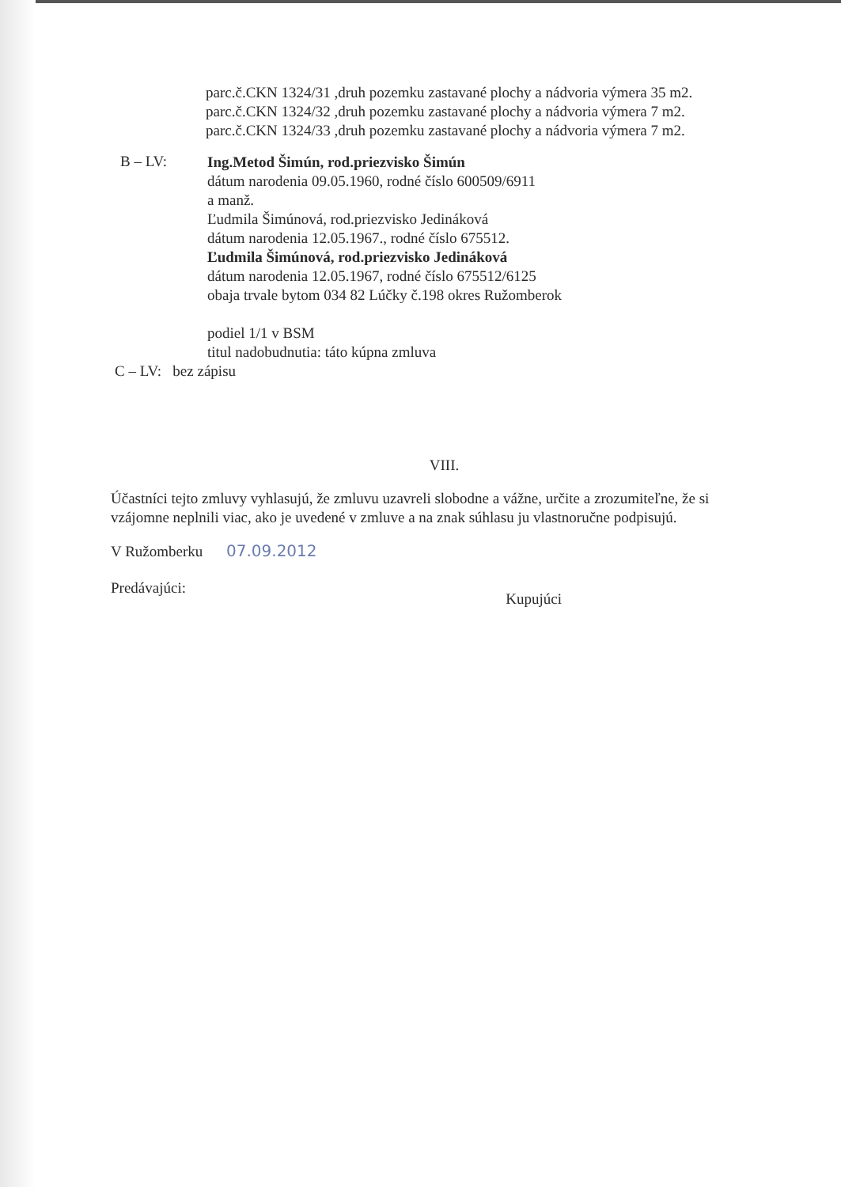parc.č.CKN 1324/31 ,druh pozemku zastavané plochy a nádvoria výmera 35 m2.
parc.č.CKN 1324/32 ,druh pozemku zastavané plochy a nádvoria výmera 7 m2.
parc.č.CKN 1324/33 ,druh pozemku zastavané plochy a nádvoria výmera 7 m2.
B – LV:
Ing.Metod Šimún, rod.priezvisko Šimún
dátum narodenia 09.05.1960, rodné číslo 600509/6911
a manž.
Ľudmila Šimúnová, rod.priezvisko Jedináková
dátum narodenia 12.05.1967., rodné číslo 675512.
Ľudmila Šimúnová, rod.priezvisko Jedináková
dátum narodenia 12.05.1967, rodné číslo 675512/6125
obaja trvale bytom 034 82 Lúčky č.198 okres Ružomberok
podiel 1/1 v BSM
titul nadobudnutia: táto kúpna zmluva
C – LV: bez zápisu
VIII.
Účastníci tejto zmluvy vyhlasujú, že zmluvu uzavreli slobodne a vážne, určite a zrozumiteľne, že si vzájomne neplnili viac, ako je uvedené v zmluve a na znak súhlasu ju vlastnoručne podpisujú.
V Ružomberku 07.09.2012
Predávajúci:
Kupujúci